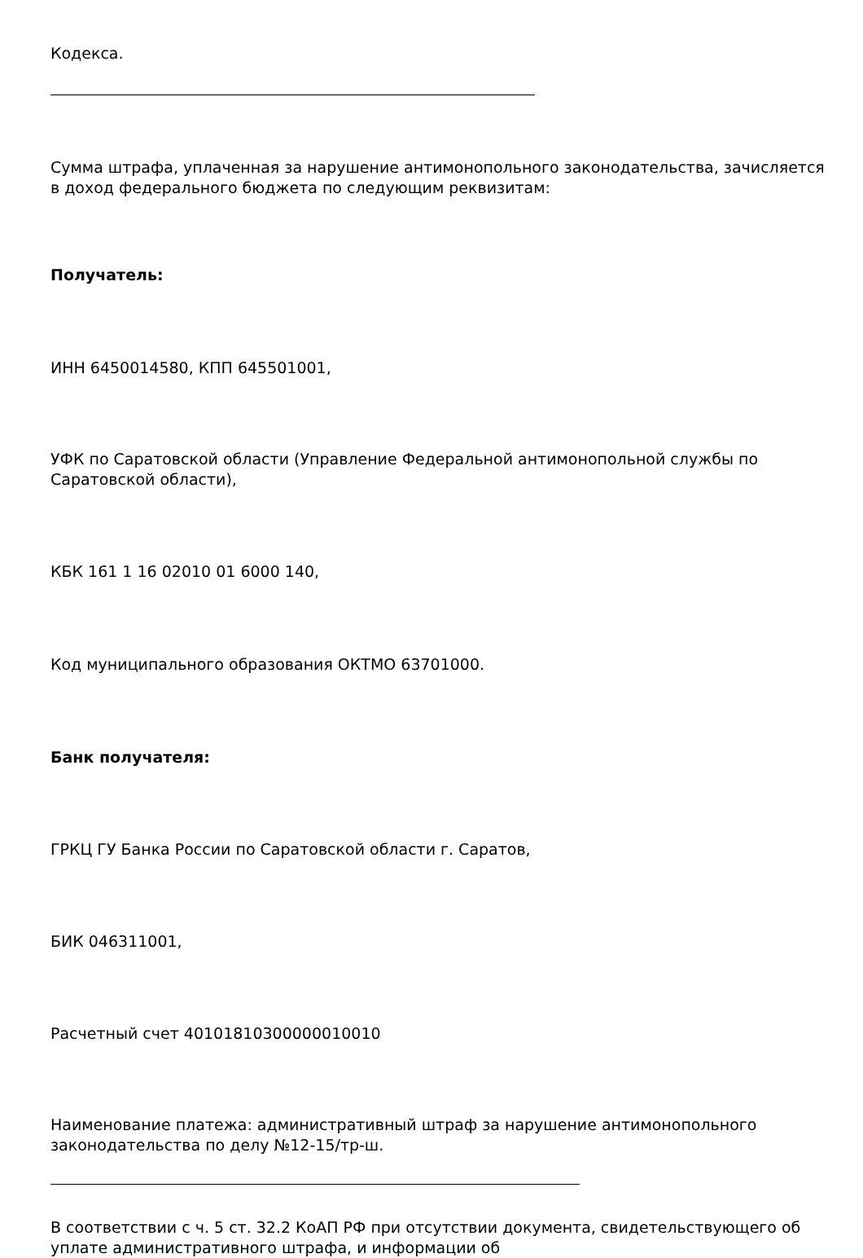Кодекса.
Сумма штрафа, уплаченная за нарушение антимонопольного законодательства, зачисляется в доход федерального бюджета по следующим реквизитам:
Получатель:
ИНН 6450014580, КПП 645501001,
УФК по Саратовской области (Управление Федеральной антимонопольной службы по Саратовской области),
КБК 161 1 16 02010 01 6000 140,
Код муниципального образования ОКТМО 63701000.
Банк получателя:
ГРКЦ ГУ Банка России по Саратовской области г. Саратов,
БИК 046311001,
Расчетный счет 40101810300000010010
Наименование платежа: административный штраф за нарушение антимонопольного законодательства по делу №12-15/тр-ш.
В соответствии с ч. 5 ст. 32.2 КоАП РФ при отсутствии документа, свидетельствующего об уплате административного штрафа, и информации об